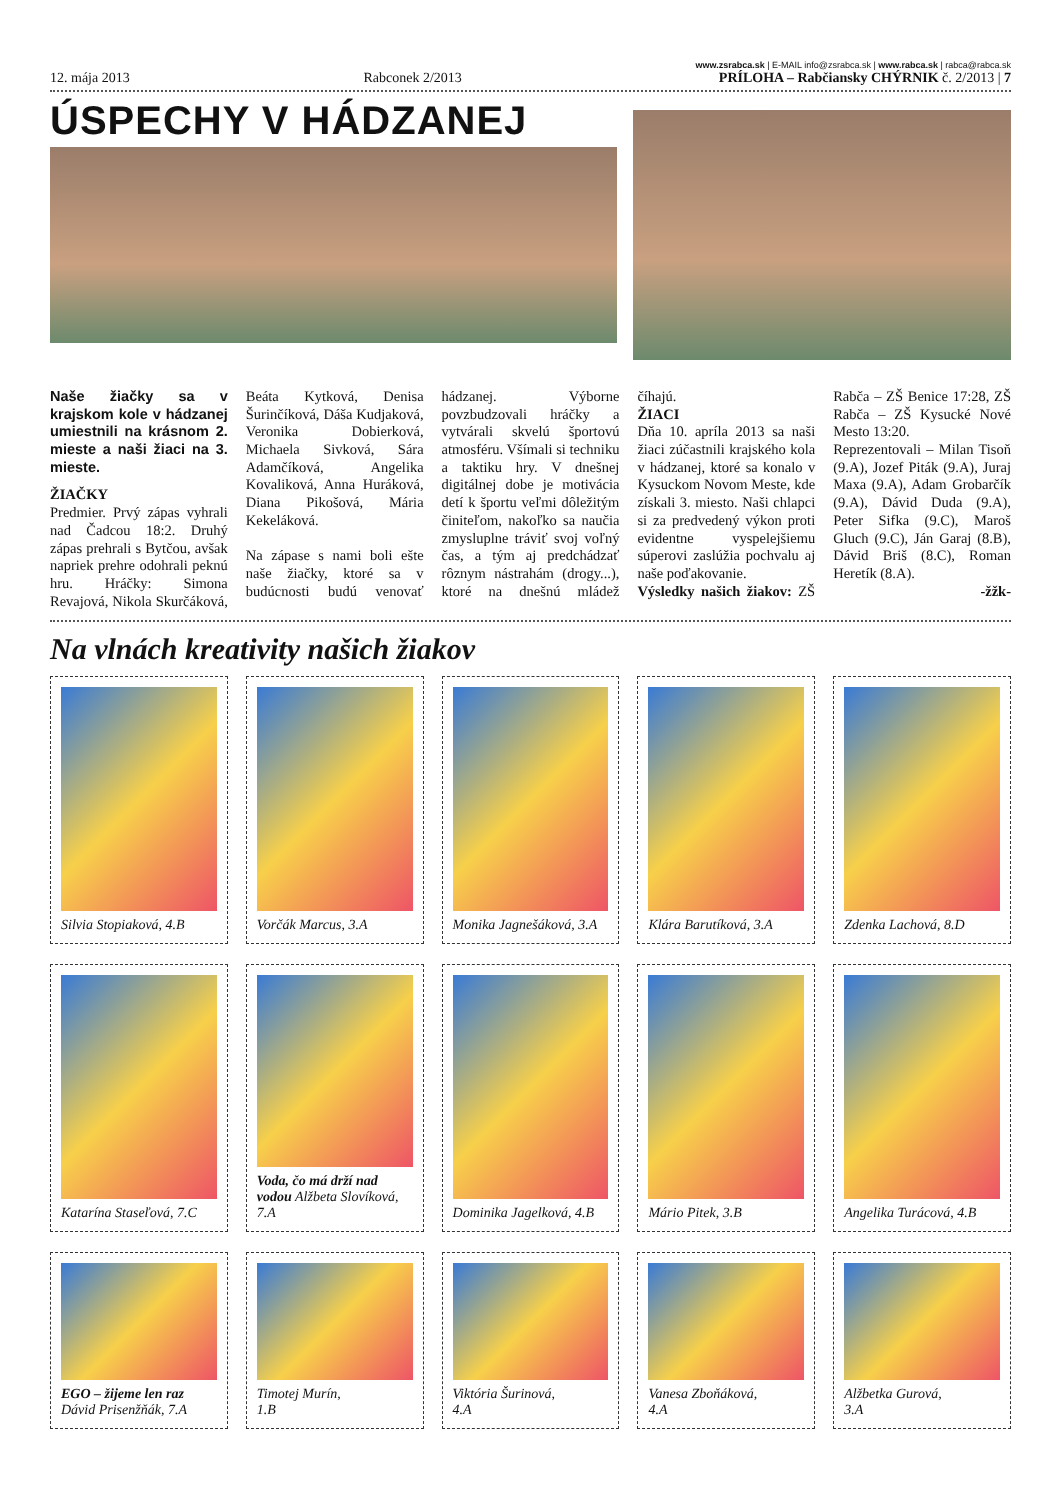12. mája 2013 Rabconek 2/2013 www.zsrabca.sk | E-MAIL info@zsrabca.sk | www.rabca.sk | rabca@rabca.sk
PRÍLOHA – Rabčiansky CHÝRNIK č. 2/2013 | 7
ÚSPECHY V HÁDZANEJ
Naše žiačky sa v krajskom kole v hádzanej umiestnili na krásnom 2. mieste a naši žiaci na 3. mieste.
ŽIAČKY
Predmier. Prvý zápas vyhrali nad Čadcou 18:2. Druhý zápas prehrali s Bytčou, avšak napriek prehre odohrali peknú hru. Hráčky: Simona Revajová, Nikola Skurčáková, Beáta Kytková, Denisa Šurinčíková, Dáša Kudjaková, Veronika Dobierková, Michaela Sivková, Sára Adamčíková, Angelika Kovaliková, Anna Huráková, Diana Pikošová, Mária Kekeláková.
Na zápase s nami boli ešte naše žiačky, ktoré sa v budúcnosti budú venovať hádzanej. Výborne povzbudzovali hráčky a vytvárali skvelú športovú atmosféru. Všímali si techniku a taktiku hry. V dnešnej digitálnej dobe je motivácia detí k športu veľmi dôležitým činiteľom, nakoľko sa naučia zmysluplne tráviť svoj voľný čas, a tým aj predchádzať rôznym nástrahám (drogy...), ktoré na dnešnú mládež číhajú.
ŽIACI
Dňa 10. apríla 2013 sa naši žiaci zúčastnili krajského kola v hádzanej, ktoré sa konalo v Kysuckom Novom Meste, kde získali 3. miesto. Naši chlapci si za predvedený výkon proti evidentne vyspelejšiemu súperovi zaslúžia pochvalu aj naše poďakovanie.
Výsledky našich žiakov: ZŠ Rabča – ZŠ Benice 17:28, ZŠ Rabča – ZŠ Kysucké Nové Mesto 13:20.
Reprezentovali – Milan Tisoň (9.A), Jozef Piták (9.A), Juraj Maxa (9.A), Adam Grobarčík (9.A), Dávid Duda (9.A), Peter Sifka (9.C), Maroš Gluch (9.C), Ján Garaj (8.B), Dávid Briš (8.C), Roman Heretík (8.A).
-žžk-
Na vlnách kreativity našich žiakov
Silvia Stopiaková, 4.B
Vorčák Marcus, 3.A
Monika Jagnešáková, 3.A
Klára Barutíková, 3.A
Zdenka Lachová, 8.D
Katarína Staseľová, 7.C
Voda, čo má drží nad vodou Alžbeta Slovíková, 7.A
Dominika Jagelková, 4.B
Mário Pitek, 3.B
Angelika Turácová, 4.B
EGO – žijeme len raz
Dávid Prisenžňák, 7.A
Timotej Murín,
1.B
Viktória Šurinová,
4.A
Vanesa Zboňáková,
4.A
Alžbetka Gurová,
3.A